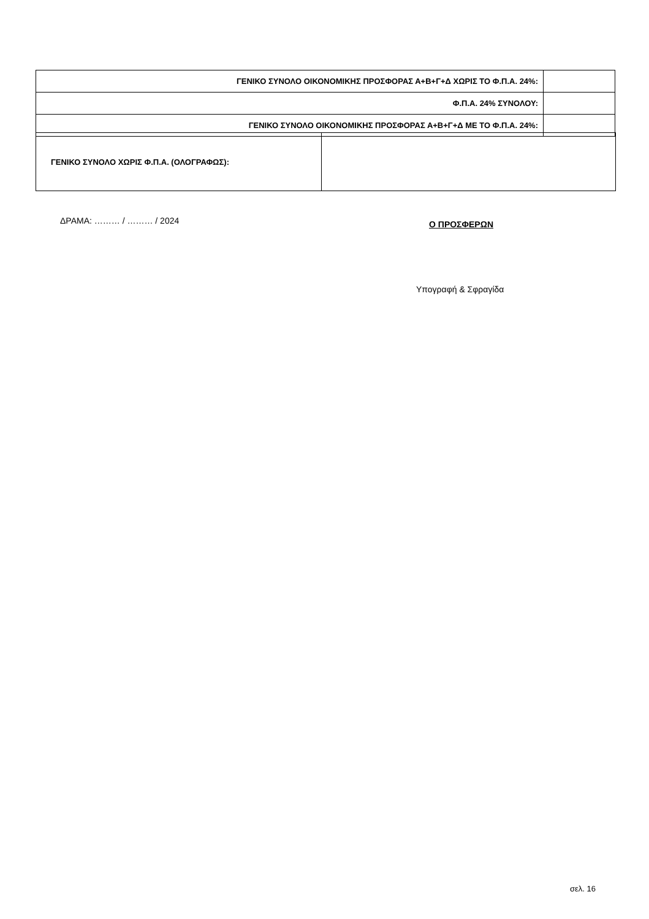| ΓΕΝΙΚΟ ΣΥΝΟΛΟ ΟΙΚΟΝΟΜΙΚΗΣ ΠΡΟΣΦΟΡΑΣ Α+Β+Γ+Δ ΧΩΡΙΣ ΤΟ Φ.Π.Α. 24%: | |
| Φ.Π.Α. 24% ΣΥΝΟΛΟΥ: | |
| ΓΕΝΙΚΟ ΣΥΝΟΛΟ ΟΙΚΟΝΟΜΙΚΗΣ ΠΡΟΣΦΟΡΑΣ Α+Β+Γ+Δ ΜΕ ΤΟ Φ.Π.Α. 24%: | |
| ΓΕΝΙΚΟ ΣΥΝΟΛΟ ΧΩΡΙΣ Φ.Π.Α. (ΟΛΟΓΡΑΦΩΣ): | |
ΔΡΑΜΑ: ……… / ……… / 2024 Ο ΠΡΟΣΦΕΡΩΝ
Υπογραφή & Σφραγίδα
σελ. 16